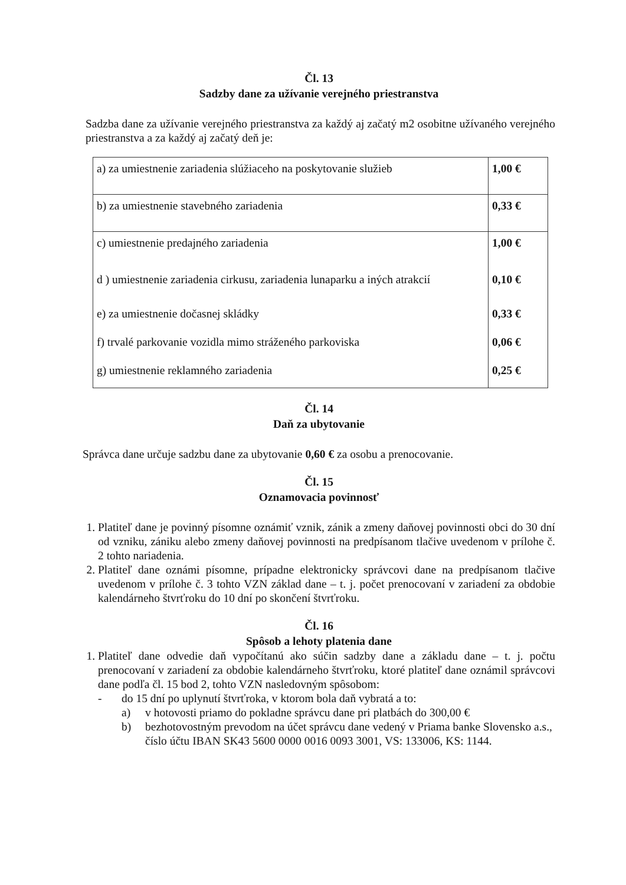Čl. 13
Sadzby dane za užívanie verejného priestranstva
Sadzba dane za užívanie verejného priestranstva za každý aj začatý m2 osobitne užívaného verejného priestranstva a za každý aj začatý deň je:
| a) za umiestnenie zariadenia slúžiaceho na poskytovanie služieb | 1,00 € |
| b) za umiestnenie stavebného zariadenia | 0,33 € |
| c) umiestnenie predajného zariadenia | 1,00 € |
| d ) umiestnenie zariadenia cirkusu, zariadenia lunaparku a iných atrakcií | 0,10 € |
| e) za umiestnenie dočasnej skládky | 0,33 € |
| f) trvalé parkovanie vozidla mimo stráženého parkoviska | 0,06 € |
| g) umiestnenie reklamného zariadenia | 0,25 € |
Čl. 14
Daň za ubytovanie
Správca dane určuje sadzbu dane za ubytovanie 0,60 € za osobu a prenocovanie.
Čl. 15
Oznamovacia povinnosť
1. Platiteľ dane je povinný písomne oznámiť vznik, zánik a zmeny daňovej povinnosti obci do 30 dní od vzniku, zániku alebo zmeny daňovej povinnosti na predpísanom tlačive uvedenom v prílohe č. 2 tohto nariadenia.
2. Platiteľ dane oznámi písomne, prípadne elektronicky správcovi dane na predpísanom tlačive uvedenom v prílohe č. 3 tohto VZN základ dane – t. j. počet prenocovaní v zariadení za obdobie kalendárneho štvrťroku do 10 dní po skončení štvrťroku.
Čl. 16
Spôsob a lehoty platenia dane
1. Platiteľ dane odvedie daň vypočítanú ako súčin sadzby dane a základu dane – t. j. počtu prenocovaní v zariadení za obdobie kalendárneho štvrťroku, ktoré platiteľ dane oznámil správcovi dane podľa čl. 15 bod 2, tohto VZN nasledovným spôsobom:
- do 15 dní po uplynutí štvrťroka, v ktorom bola daň vybratá a to:
a) v hotovosti priamo do pokladne správcu dane pri platbách do 300,00 €
b) bezhotovostným prevodom na účet správcu dane vedený v Priama banke Slovensko a.s., číslo účtu IBAN SK43 5600 0000 0016 0093 3001, VS: 133006, KS: 1144.